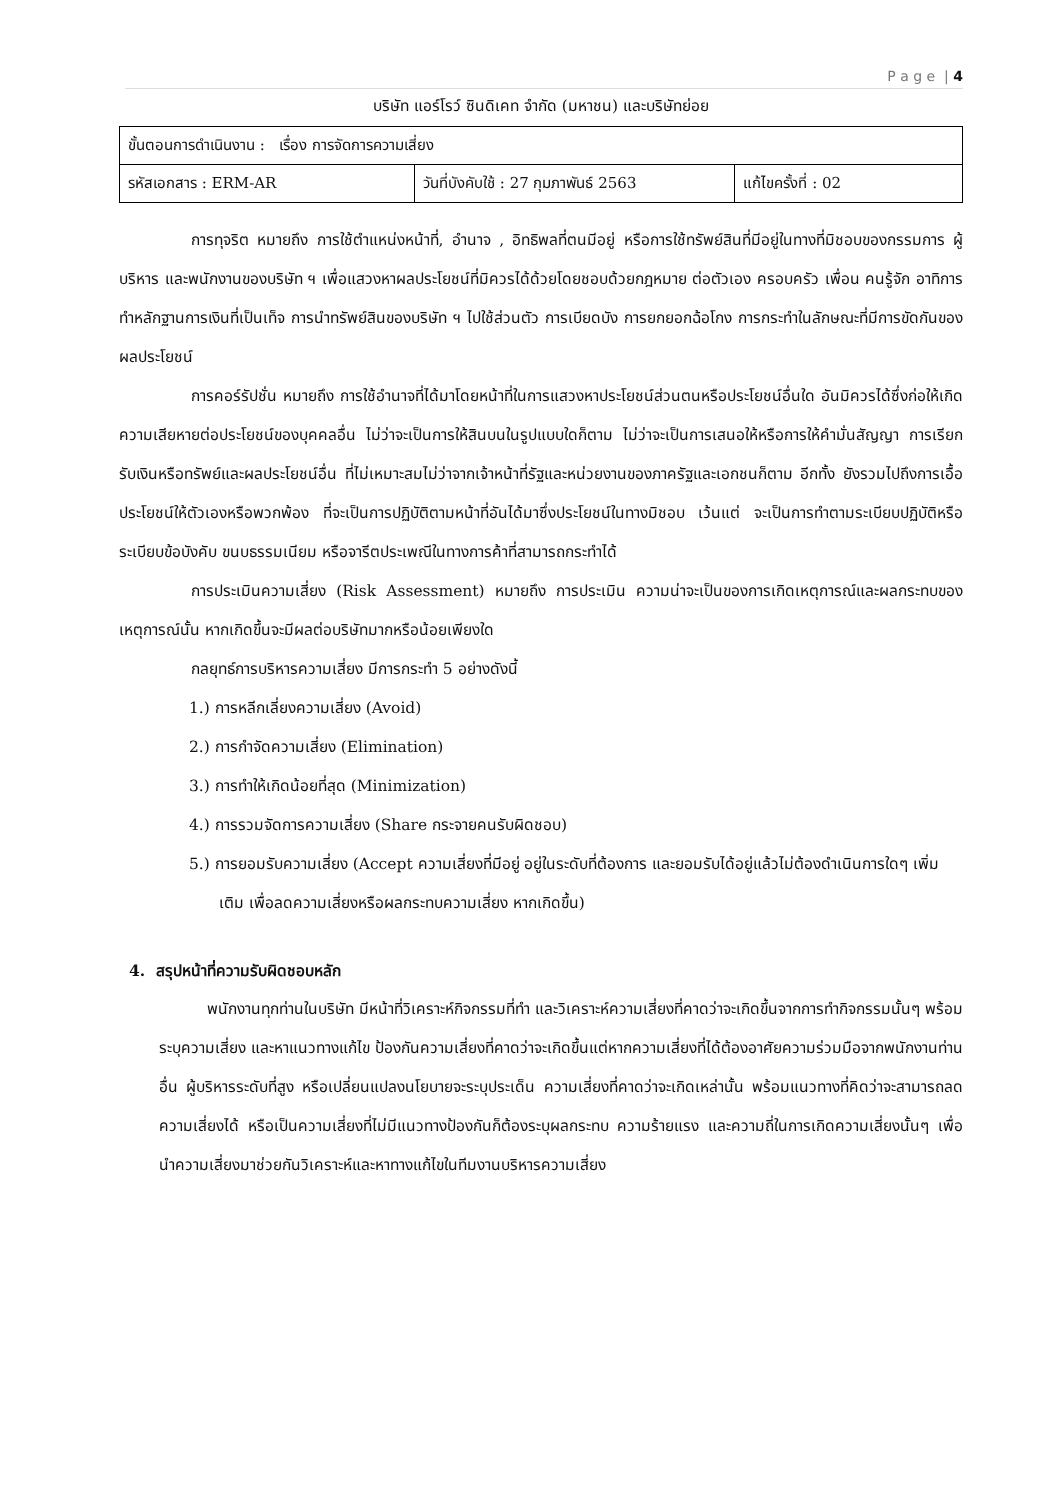P a g e | 4
บริษัท แอร์โรว์ ซินดิเคท จำกัด (มหาชน) และบริษัทย่อย
| ขั้นตอนการดำเนินงาน : เรื่อง การจัดการความเสี่ยง | | |
| รหัสเอกสาร : ERM-AR | วันที่บังคับใช้ : 27 กุมภาพันธ์ 2563 | แก้ไขครั้งที่ : 02 |
การทุจริต หมายถึง การใช้ตำแหน่งหน้าที่, อำนาจ , อิทธิพลที่ตนมีอยู่ หรือการใช้ทรัพย์สินที่มีอยู่ในทางที่มิชอบของกรรมการ ผู้บริหาร และพนักงานของบริษัท ฯ เพื่อแสวงหาผลประโยชน์ที่มิควรได้ด้วยโดยชอบด้วยกฎหมาย ต่อตัวเอง ครอบครัว เพื่อน คนรู้จัก อาทิการทำหลักฐานการเงินที่เป็นเท็จ การนำทรัพย์สินของบริษัท ฯ ไปใช้ส่วนตัว การเบียดบัง การยกยอกฉ้อโกง การกระทำในลักษณะที่มีการขัดกันของผลประโยชน์
การคอร์รัปชั่น หมายถึง การใช้อำนาจที่ได้มาโดยหน้าที่ในการแสวงหาประโยชน์ส่วนตนหรือประโยชน์อื่นใด อันมิควรได้ซึ่งก่อให้เกิดความเสียหายต่อประโยชน์ของบุคคลอื่น ไม่ว่าจะเป็นการให้สินบนในรูปแบบใดก็ตาม ไม่ว่าจะเป็นการเสนอให้หรือการให้คำมั่นสัญญา การเรียกรับเงินหรือทรัพย์และผลประโยชน์อื่น ที่ไม่เหมาะสมไม่ว่าจากเจ้าหน้าที่รัฐและหน่วยงานของภาครัฐและเอกชนก็ตาม อีกทั้ง ยังรวมไปถึงการเอื้อประโยชน์ให้ตัวเองหรือพวกพ้อง ที่จะเป็นการปฏิบัติตามหน้าที่อันได้มาซึ่งประโยชน์ในทางมิชอบ เว้นแต่ จะเป็นการทำตามระเบียบปฏิบัติหรือระเบียบข้อบังคับ ขนบธรรมเนียม หรือจารีตประเพณีในทางการค้าที่สามารถกระทำได้
การประเมินความเสี่ยง (Risk Assessment) หมายถึง การประเมิน ความน่าจะเป็นของการเกิดเหตุการณ์และผลกระทบของเหตุการณ์นั้น หากเกิดขึ้นจะมีผลต่อบริษัทมากหรือน้อยเพียงใด
กลยุทธ์การบริหารความเสี่ยง มีการกระทำ 5 อย่างดังนี้
1.) การหลีกเลี่ยงความเสี่ยง (Avoid)
2.) การกำจัดความเสี่ยง (Elimination)
3.) การทำให้เกิดน้อยที่สุด (Minimization)
4.) การรวมจัดการความเสี่ยง (Share กระจายคนรับผิดชอบ)
5.) การยอมรับความเสี่ยง (Accept ความเสี่ยงที่มีอยู่ อยู่ในระดับที่ต้องการ และยอมรับได้อยู่แล้วไม่ต้องดำเนินการใดๆ เพิ่มเติม เพื่อลดความเสี่ยงหรือผลกระทบความเสี่ยง หากเกิดขึ้น)
4. สรุปหน้าที่ความรับผิดชอบหลัก
พนักงานทุกท่านในบริษัท มีหน้าที่วิเคราะห์กิจกรรมที่ทำ และวิเคราะห์ความเสี่ยงที่คาดว่าจะเกิดขึ้นจากการทำกิจกรรมนั้นๆ พร้อมระบุความเสี่ยง และหาแนวทางแก้ไข ป้องกันความเสี่ยงที่คาดว่าจะเกิดขึ้นแต่หากความเสี่ยงที่ได้ต้องอาศัยความร่วมมือจากพนักงานท่านอื่น ผู้บริหารระดับที่สูง หรือเปลี่ยนแปลงนโยบายจะระบุประเด็น ความเสี่ยงที่คาดว่าจะเกิดเหล่านั้น พร้อมแนวทางที่คิดว่าจะสามารถลดความเสี่ยงได้ หรือเป็นความเสี่ยงที่ไม่มีแนวทางป้องกันก็ต้องระบุผลกระทบ ความร้ายแรง และความถี่ในการเกิดความเสี่ยงนั้นๆ เพื่อนำความเสี่ยงมาช่วยกันวิเคราะห์และหาทางแก้ไขในทีมงานบริหารความเสี่ยง